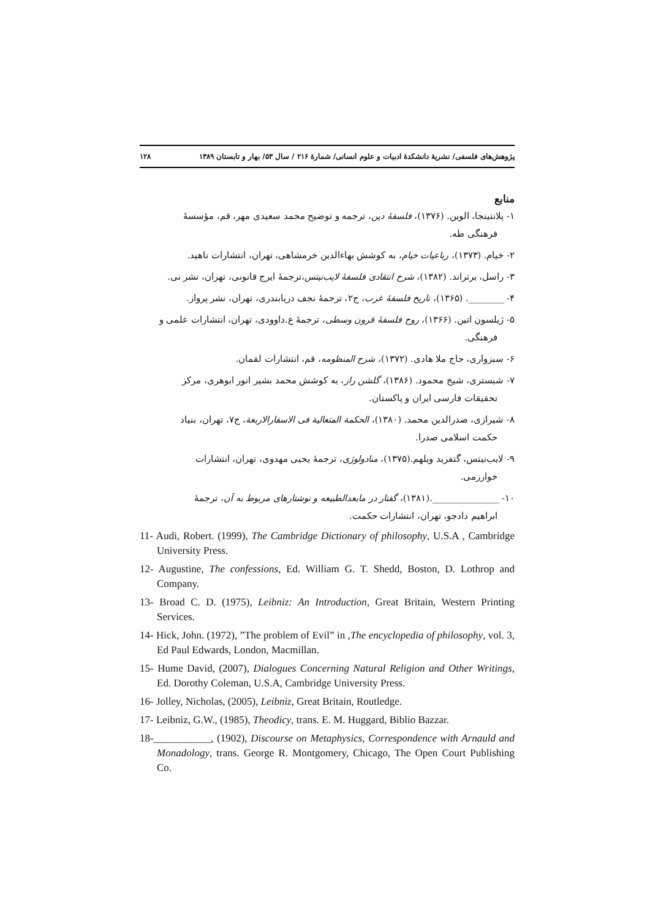پژوهش‌های فلسفی/ نشریهٔ دانشکدهٔ ادبیات و علوم انسانی/ شمارهٔ ۲۱۶ / سال ۵۳/ بهار و تابستان ۱۳۸۹ ۱۲۸
منابع
۱- پلانتینجا، الوین. (۱۳۷۶)، فلسفهٔ دین، ترجمه و توضیح محمد سعیدی مهر، قم، مؤسسهٔ
فرهنگی طه.
۲- خیام. (۱۳۷۳)، رباعیات خیام، به کوشش بهاءالدین خرمشاهی، تهران، انتشارات ناهید.
۳- راسل، برتراند. (۱۳۸۲)، شرح انتقادی فلسفهٔ لایب‌نیتس،ترجمهٔ ایرج قانونی، تهران، نشر نی.
۴- ________. (۱۳۶۵)، تاریخ فلسفهٔ غرب، ج۲، ترجمهٔ نجف دریابندری، تهران، نشر پرواز.
۵- ژیلسون اتین. (۱۳۶۶)، روح فلسفهٔ قرون وسطی، ترجمهٔ ع.داوودی، تهران، انتشارات علمی و
فرهنگی.
۶- سبزواری، حاج ملا هادی. (۱۳۷۲)، شرح المنظومه، قم، انتشارات لقمان.
۷- شبستری، شیخ محمود. (۱۳۸۶)، گلشن راز، به کوشش محمد بشیر انور ابوهری، مرکز
تحقیقات فارسی ایران و پاکستان.
۸- شیرازی، صدرالدین محمد. (۱۳۸۰)، الحکمة المتعالیة فی الاسفارالاربعة، ج۷، تهران، بنیاد
حکمت اسلامی صدرا.
۹- لایب‌نیتس، گتفرید ویلهم.(۱۳۷۵)، منادولوژی، ترجمهٔ یحیی مهدوی، تهران، انتشارات
خوارزمی.
۱۰- _______________.(۱۳۸۱)، گفتار در مابعدالطبیعه و نوشتارهای مربوط به آن، ترجمهٔ
ابراهیم دادجو، تهران، انتشارات حکمت.
11- Audi, Robert. (1999), The Cambridge Dictionary of philosophy, U.S.A , Cambridge University Press.
12- Augustine, The confessions, Ed. William G. T. Shedd, Boston, D. Lothrop and Company.
13- Broad C. D. (1975), Leibniz: An Introduction, Great Britain, Western Printing Services.
14- Hick, John. (1972), ”The problem of Evil” in ,The encyclopedia of philosophy, vol. 3, Ed Paul Edwards, London, Macmillan.
15- Hume David, (2007), Dialogues Concerning Natural Religion and Other Writings, Ed. Dorothy Coleman, U.S.A, Cambridge University Press.
16- Jolley, Nicholas, (2005), Leibniz, Great Britain, Routledge.
17- Leibniz, G.W., (1985), Theodicy, trans. E. M. Huggard, Biblio Bazzar.
18-___________, (1902), Discourse on Metaphysics, Correspondence with Arnauld and Monadology, trans. George R. Montgomery, Chicago, The Open Court Publishing Co.